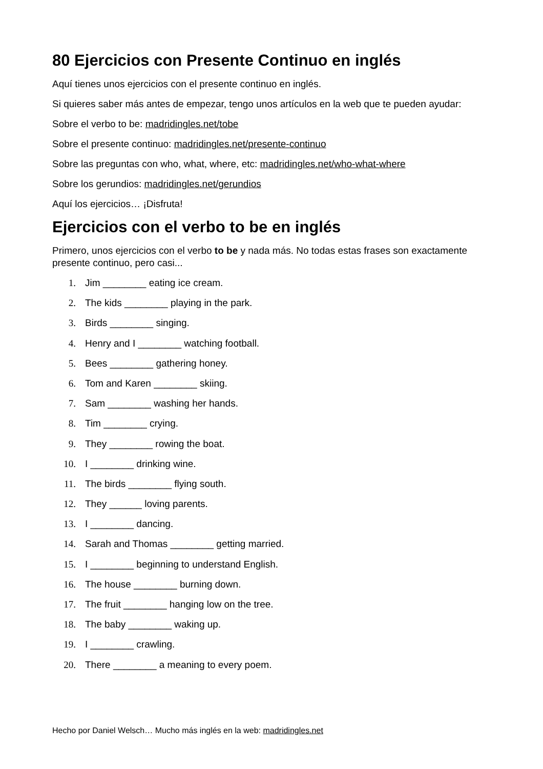80 Ejercicios con Presente Continuo en inglés
Aquí tienes unos ejercicios con el presente continuo en inglés.
Si quieres saber más antes de empezar, tengo unos artículos en la web que te pueden ayudar:
Sobre el verbo to be: madridingles.net/tobe
Sobre el presente continuo: madridingles.net/presente-continuo
Sobre las preguntas con who, what, where, etc: madridingles.net/who-what-where
Sobre los gerundios: madridingles.net/gerundios
Aquí los ejercicios… ¡Disfruta!
Ejercicios con el verbo to be en inglés
Primero, unos ejercicios con el verbo to be y nada más. No todas estas frases son exactamente presente continuo, pero casi...
1. Jim ________ eating ice cream.
2. The kids ________ playing in the park.
3. Birds ________ singing.
4. Henry and I ________ watching football.
5. Bees ________ gathering honey.
6. Tom and Karen ________ skiing.
7. Sam ________ washing her hands.
8. Tim ________ crying.
9. They ________ rowing the boat.
10. I ________ drinking wine.
11. The birds ________ flying south.
12. They ______ loving parents.
13. I ________ dancing.
14. Sarah and Thomas ________ getting married.
15. I ________ beginning to understand English.
16. The house ________ burning down.
17. The fruit ________ hanging low on the tree.
18. The baby ________ waking up.
19. I ________ crawling.
20. There ________ a meaning to every poem.
Hecho por Daniel Welsch… Mucho más inglés en la web: madridingles.net